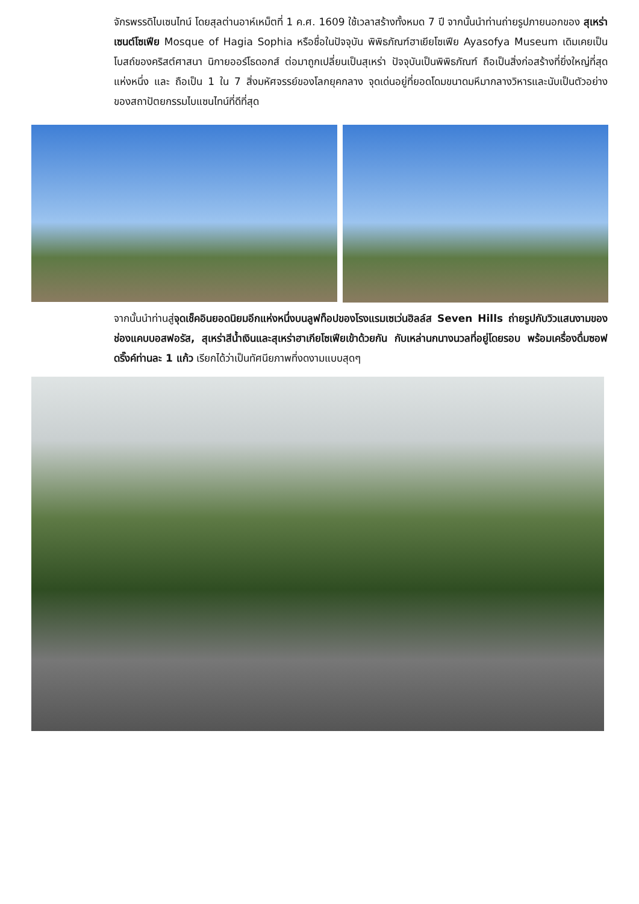จักรพรรดิไบเซนไทน์ โดยสุลต่านอาห์เหม็ตที่ 1 ค.ศ. 1609 ใช้เวลาสร้างทั้งหมด 7 ปี จากนั้นนำท่านถ่ายรูปภายนอกของ สุเหร่าเซนต์โซเฟีย Mosque of Hagia Sophia หรือชื่อในปัจจุบัน พิพิธภัณฑ์ฮาเยียโซเฟีย Ayasofya Museum เดิมเคยเป็นโบสถ์ของคริสต์ศาสนา นิกายออร์โธดอกส์ ต่อมาถูกเปลี่ยนเป็นสุเหร่า ปัจจุบันเป็นพิพิธภัณฑ์ ถือเป็นสิ่งก่อสร้างที่ยิ่งใหญ่ที่สุดแห่งหนึ่ง และ ถือเป็น 1 ใน 7 สิ่งมหัศจรรย์ของโลกยุคกลาง จุดเด่นอยู่ที่ยอดโดมขนาดมหึมากลางวิหารและนับเป็นตัวอย่างของสถาปัตยกรรมไบแซนไทน์ที่ดีที่สุด
จากนั้นนำท่านสู่จุดเช็คอินยอดนิยมอีกแห่งหนึ่งบนลูฟท็อปของโรงแรมเซเว่นฮิลล์ส Seven Hills ถ่ายรูปกับวิวแสนงามของช่องแคบบอสฟอรัส, สุเหร่าสีน้ำเงินและสุเหร่าฮาเกียโซเฟียเข้าด้วยกัน กับเหล่านกนางนวลที่อยู่โดยรอบ พร้อมเครื่องดื่มซอฟดริ๊งค์ท่านละ 1 แก้ว เรียกได้ว่าเป็นทัศนียภาพที่งดงามแบบสุดๆ